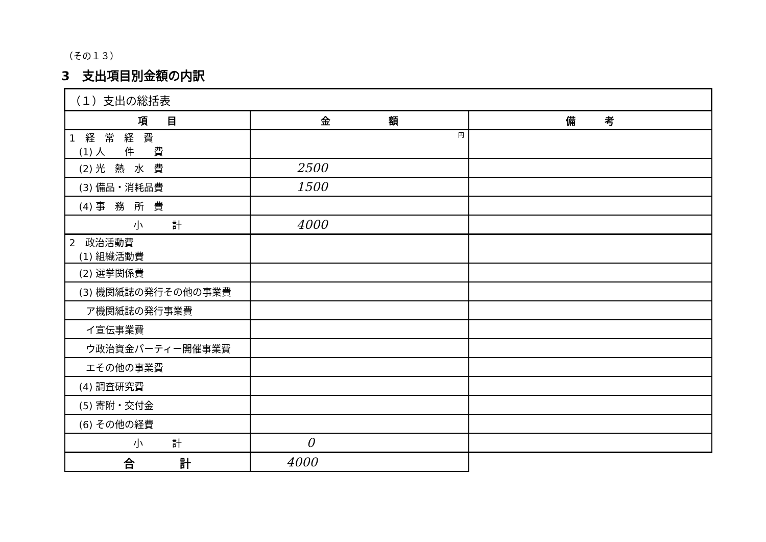（その１３）
3　支出項目別金額の内訳
| （１）支出の総括表 | | |
| 項 目 | 金 額 | 備 考 |
| 1 経 常 経 費 (1) 人 件 費 | 円 | |
| (2) 光 熱 水 費 | 2500 | |
| (3) 備品・消耗品費 | 1500 | |
| (4) 事 務 所 費 | | |
| 小 計 | 4000 | |
| 2 政治活動費 (1) 組織活動費 | | |
| (2) 選挙関係費 | | |
| (3) 機関紙誌の発行その他の事業費 | | |
| ア機関紙誌の発行事業費 | | |
| イ宣伝事業費 | | |
| ウ政治資金パーティー開催事業費 | | |
| エその他の事業費 | | |
| (4) 調査研究費 | | |
| (5) 寄附・交付金 | | |
| (6) その他の経費 | | |
| 小 計 | 0 | |
| 合 計 | 4000 | |